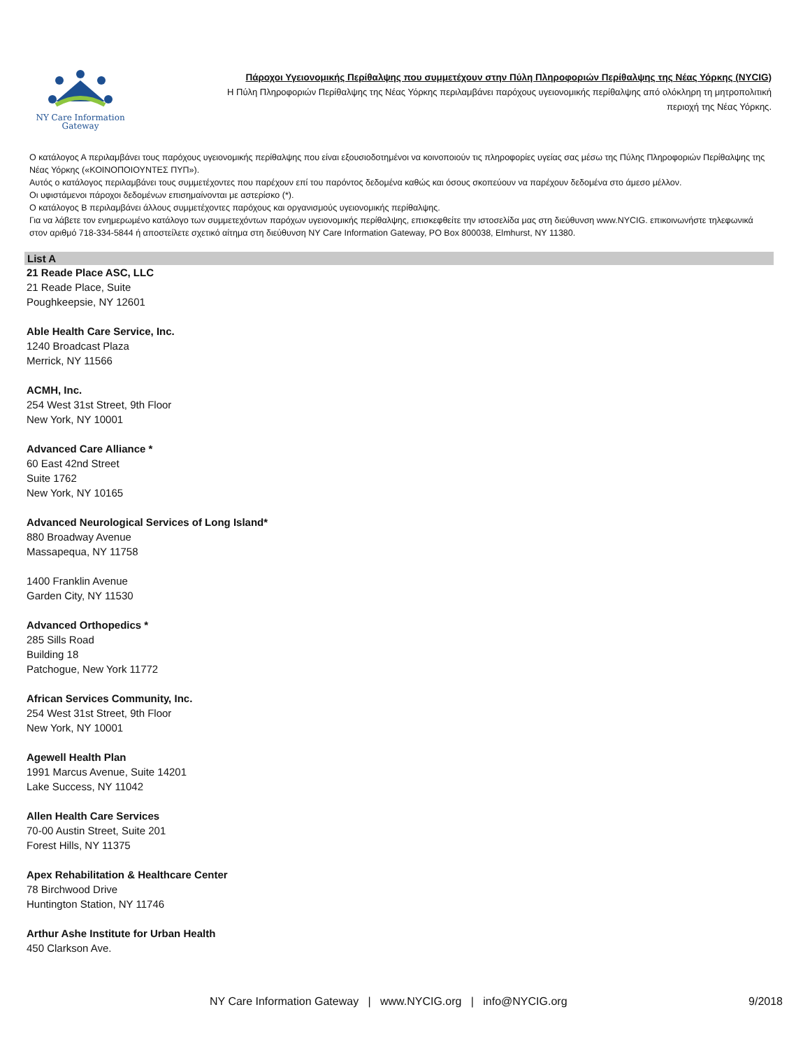NY Care Information
Gateway
Πάροχοι Υγειονομικής Περίθαλψης που συμμετέχουν στην Πύλη Πληροφοριών Περίθαλψης της Νέας Υόρκης (NYCIG)
Η Πύλη Πληροφοριών Περίθαλψης της Νέας Υόρκης περιλαμβάνει παρόχους υγειονομικής περίθαλψης από ολόκληρη τη μητροπολιτική
περιοχή της Νέας Υόρκης.
Ο κατάλογος Α περιλαμβάνει τους παρόχους υγειονομικής περίθαλψης που είναι εξουσιοδοτημένοι να κοινοποιούν τις πληροφορίες υγείας σας μέσω της Πύλης Πληροφοριών Περίθαλψης της Νέας Υόρκης («ΚΟΙΝΟΠΟΙΟΥΝΤΕΣ ΠΥΠ»).
Αυτός ο κατάλογος περιλαμβάνει τους συμμετέχοντες που παρέχουν επί του παρόντος δεδομένα καθώς και όσους σκοπεύουν να παρέχουν δεδομένα στο άμεσο μέλλον.
Οι υφιστάμενοι πάροχοι δεδομένων επισημαίνονται με αστερίσκο (*).
Ο κατάλογος Β περιλαμβάνει άλλους συμμετέχοντες παρόχους και οργανισμούς υγειονομικής περίθαλψης.
Για να λάβετε τον ενημερωμένο κατάλογο των συμμετεχόντων παρόχων υγειονομικής περίθαλψης, επισκεφθείτε την ιστοσελίδα μας στη διεύθυνση www.NYCIG. επικοινωνήστε τηλεφωνικά στον αριθμό 718-334-5844 ή αποστείλετε σχετικό αίτημα στη διεύθυνση NY Care Information Gateway, PO Box 800038, Elmhurst, NY 11380.
List A
21 Reade Place ASC, LLC
21 Reade Place, Suite
Poughkeepsie, NY 12601
Able Health Care Service, Inc.
1240 Broadcast Plaza
Merrick, NY 11566
ACMH, Inc.
254 West 31st Street, 9th Floor
New York, NY 10001
Advanced Care Alliance *
60 East 42nd Street
Suite 1762
New York, NY 10165
Advanced Neurological Services of Long Island*
880 Broadway Avenue
Massapequa, NY 11758
1400 Franklin Avenue
Garden City, NY 11530
Advanced Orthopedics *
285 Sills Road
Building 18
Patchogue, New York 11772
African Services Community, Inc.
254 West 31st Street, 9th Floor
New York, NY 10001
Agewell Health Plan
1991 Marcus Avenue, Suite 14201
Lake Success, NY 11042
Allen Health Care Services
70-00 Austin Street, Suite 201
Forest Hills, NY 11375
Apex Rehabilitation & Healthcare Center
78 Birchwood Drive
Huntington Station, NY 11746
Arthur Ashe Institute for Urban Health
450 Clarkson Ave.
NY Care Information Gateway | www.NYCIG.org | info@NYCIG.org 9/2018